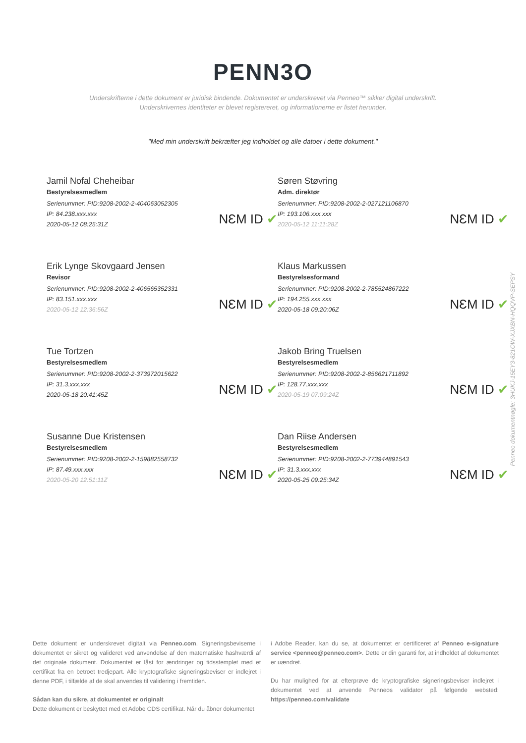PENN3O
Underskrifterne i dette dokument er juridisk bindende. Dokumentet er underskrevet via Penneo™ sikker digital underskrift.
Underskrivernes identiteter er blevet registereret, og informationerne er listet herunder.
"Med min underskrift bekræfter jeg indholdet og alle datoer i dette dokument."
Jamil Nofal Cheheibar
Bestyrelsesmedlem
Serienummer: PID:9208-2002-2-404063052305
IP: 84.238.xxx.xxx
2020-05-12 08:25:31Z
NƐM ID ✔
Søren Støvring
Adm. direktør
Serienummer: PID:9208-2002-2-027121106870
IP: 193.106.xxx.xxx
2020-05-12 11:11:28Z
NƐM ID ✔
Erik Lynge Skovgaard Jensen
Revisor
Serienummer: PID:9208-2002-2-406565352331
IP: 83.151.xxx.xxx
2020-05-12 12:36:56Z
NƐM ID ✔
Klaus Markussen
Bestyrelsesformand
Serienummer: PID:9208-2002-2-785524867222
IP: 194.255.xxx.xxx
2020-05-18 09:20:06Z
NƐM ID ✔
Tue Tortzen
Bestyrelsesmedlem
Serienummer: PID:9208-2002-2-373972015622
IP: 31.3.xxx.xxx
2020-05-18 20:41:45Z
NƐM ID ✔
Jakob Bring Truelsen
Bestyrelsesmedlem
Serienummer: PID:9208-2002-2-856621711892
IP: 128.77.xxx.xxx
2020-05-19 07:09:24Z
NƐM ID ✔
Susanne Due Kristensen
Bestyrelsesmedlem
Serienummer: PID:9208-2002-2-159882558732
IP: 87.49.xxx.xxx
2020-05-20 12:51:11Z
NƐM ID ✔
Dan Riise Andersen
Bestyrelsesmedlem
Serienummer: PID:9208-2002-2-773944891543
IP: 31.3.xxx.xxx
2020-05-25 09:25:34Z
NƐM ID ✔
Penneo dokumentnøgle: 3HUKJ-15EY3-821OW-XJXBN-HQQVP-SEPSY
Dette dokument er underskrevet digitalt via Penneo.com. Signeringsbeviserne i dokumentet er sikret og valideret ved anvendelse af den matematiske hashværdi af det originale dokument. Dokumentet er låst for ændringer og tidsstemplet med et certifikat fra en betroet tredjepart. Alle kryptografiske signeringsbeviser er indlejret i denne PDF, i tilfælde af de skal anvendes til validering i fremtiden.
Sådan kan du sikre, at dokumentet er originalt
Dette dokument er beskyttet med et Adobe CDS certifikat. Når du åbner dokumentet
i Adobe Reader, kan du se, at dokumentet er certificeret af Penneo e-signature service <penneo@penneo.com>. Dette er din garanti for, at indholdet af dokumentet er uændret.
Du har mulighed for at efterprøve de kryptografiske signeringsbeviser indlejret i dokumentet ved at anvende Penneos validator på følgende websted: https://penneo.com/validate